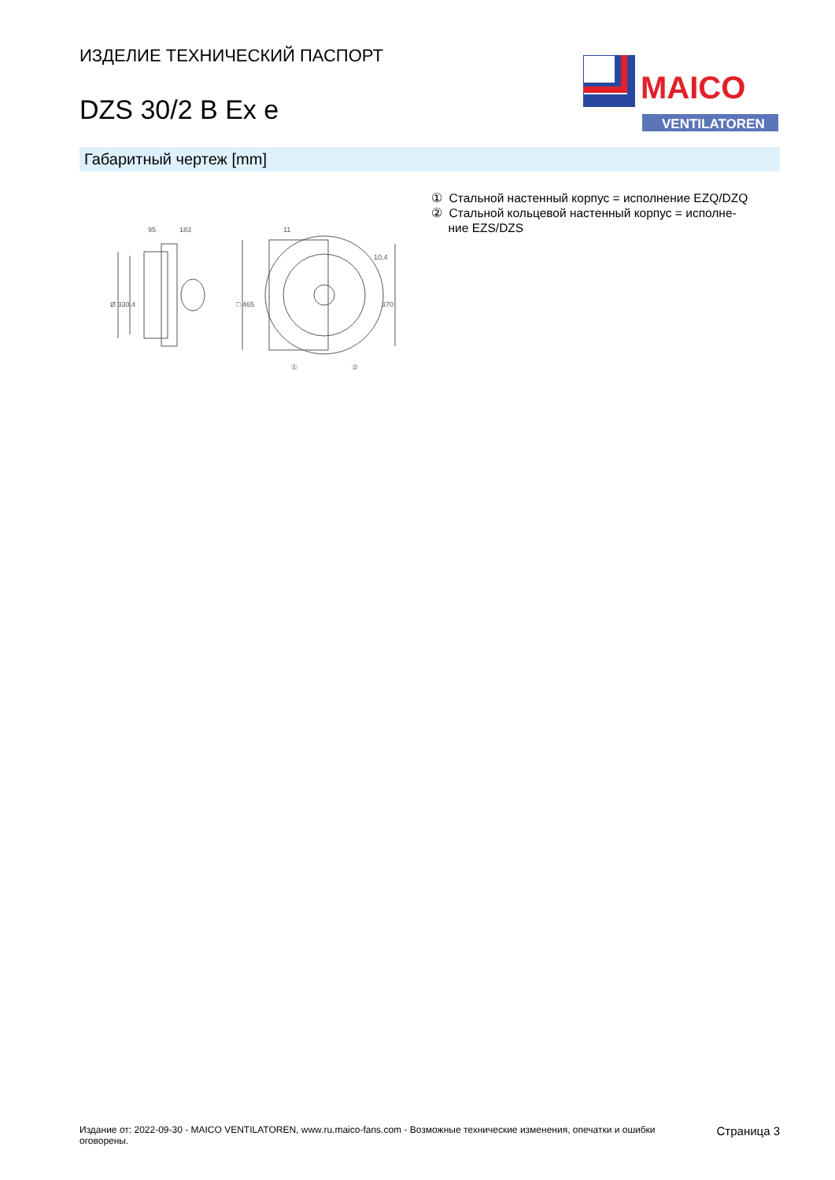ИЗДЕЛИЕ ТЕХНИЧЕСКИЙ ПАСПОРТ
DZS 30/2 B Ex e
MAICO
VENTILATOREN
Габаритный чертеж [mm]
95
183
11
10,4
Ø 330,4
□ 465
370
①
②
① Стальной настенный корпус = исполнение EZQ/DZQ
② Стальной кольцевой настенный корпус = исполне-
ние EZS/DZS
Издание от: 2022-09-30 - MAICO VENTILATOREN, www.ru.maico-fans.com - Возможные технические изменения, опечатки и ошибки
оговорены.
Страница 3